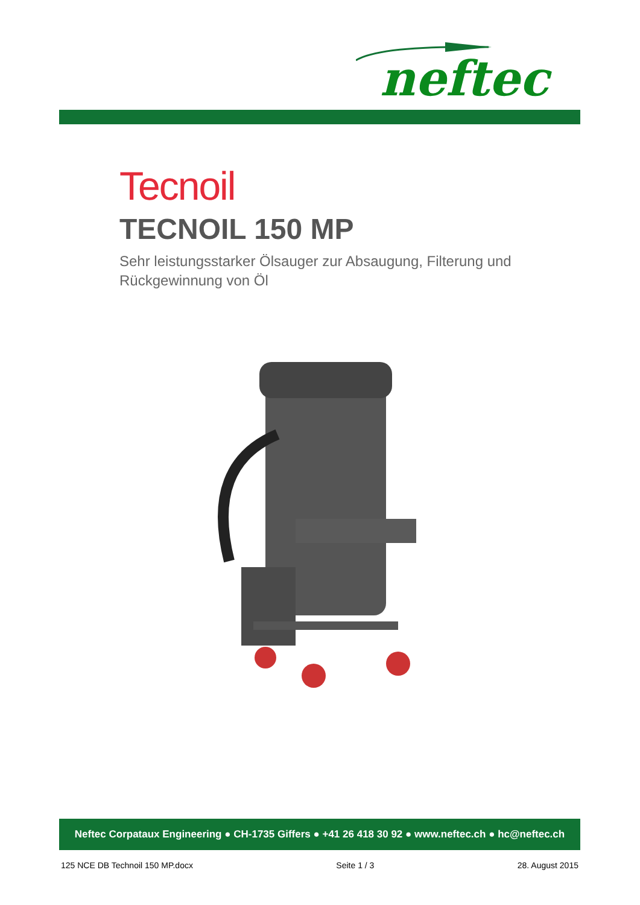neftec
Tecnoil
TECNOIL 150 MP
Sehr leistungsstarker Ölsauger zur Absaugung, Filterung und Rückgewinnung von Öl
Neftec Corpataux Engineering ● CH-1735 Giffers ● +41 26 418 30 92 ● www.neftec.ch ● hc@neftec.ch
125 NCE DB Technoil 150 MP.docx Seite 1 / 3 28. August 2015